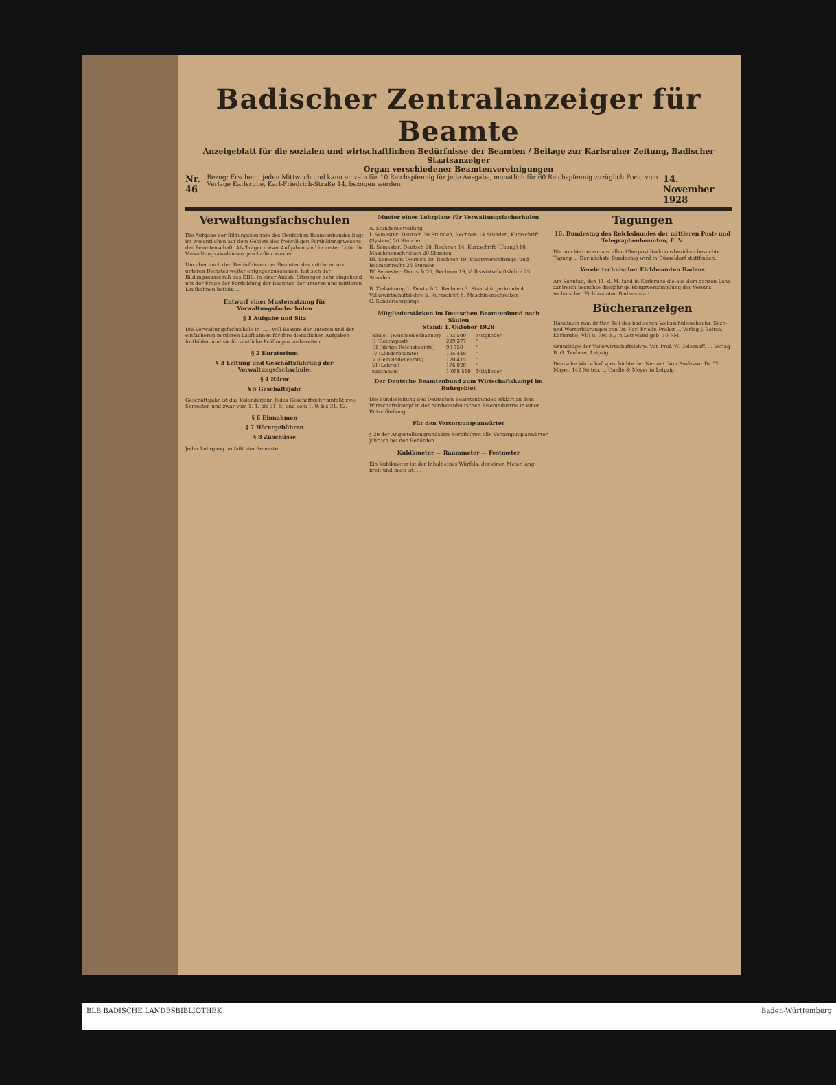Badischer Zentralanzeiger für Beamte
Anzeigeblatt für die sozialen und wirtschaftlichen Bedürfnisse der Beamten / Beilage zur Karlsruher Zeitung, Badischer Staatsanzeiger
Organ verschiedener Beamtenvereinigungen
Nr. 46 Bezug: Erscheint jeden Mittwoch und kann einzeln für 10 Reichspfennig für jede Ausgabe, monatlich für 60 Reichspfennig zuzüglich Porto vom Verlage Karlsruhe, Karl-Friedrich-Straße 14, bezogen werden. 14. November 1928
Verwaltungsfachschulen
Die Aufgabe der Bildungszentrale des Deutschen Beamtenbundes liegt im wesentlichen auf dem Gebiete des freiwilligen Fortbildungswesens der Beamtenschaft. Als Träger dieser Aufgaben sind in erster Linie die Verwaltungsakademien geschaffen worden.
Um aber auch den Bedürfnissen der Beamten des mittleren und unteren Dienstes weiter entgegenzukommen, hat sich der Bildungsausschuß des DBB. in einer Anzahl Sitzungen sehr eingehend mit der Frage der Fortbildung der Beamten der unteren und mittleren Laufbahnen befaßt. ...
Entwurf einer Mustersatzung für Verwaltungsfachschulen
§ 1 Aufgabe und Sitz
Die Verwaltungsfachschule in ...... will Beamte der unteren und der einfacheren mittleren Laufbahnen für ihre dienstlichen Aufgaben fortbilden und sie für amtliche Prüfungen vorbereiten.
§ 2 Kuratorium
§ 3 Leitung und Geschäftsführung der Verwaltungsfachschule.
§ 4 Hörer
§ 5 Geschäftsjahr
Geschäftsjahr ist das Kalenderjahr. Jedes Geschäftsjahr umfaßt zwei Semester, und zwar vom 1. 1. bis 31. 5. und vom 1. 9. bis 31. 12.
§ 6 Einnahmen
§ 7 Hörergebühren
§ 8 Zuschüsse
Jeder Lehrgang umfaßt vier Semester.
Muster eines Lehrplans für Verwaltungsfachschulen
A. Stundenverteilung
I. Semester: Deutsch 30 Stunden, Rechnen 14 Stunden, Kurzschrift (System) 20 Stunden
II. Semester: Deutsch 20, Rechnen 14, Kurzschrift (Übung) 10, Maschinenschreiben 20 Stunden
III. Semester: Deutsch 20, Rechnen 19, Staatsverwaltungs- und Beamtenrecht 25 Stunden
IV. Semester: Deutsch 20, Rechnen 19, Volkswirtschaftslehre 25 Stunden
B. Zielsetzung 1. Deutsch 2. Rechnen 3. Staatsbürgerkunde 4. Volkswirtschaftslehre 5. Kurzschrift 6. Maschinenschreiben
C. Sonderlehrgänge
Mitgliederstärken im Deutschen Beamtenbund nach Säulen
Stand: 1. Oktober 1928
| Säule I (Reichseisenbahner) | 193 500 | Mitglieder |
| II (Reichspost) | 229 377 | " |
| III (übrige Reichsbeamte) | 93 750 | " |
| IV (Länderbeamte) | 195 448 | " |
| V (Gemeindebeamte) | 170 415 | " |
| VI (Lehrer) | 176 020 | " |
| zusammen | 1 058 510 | Mitglieder |
Der Deutsche Beamtenbund zum Wirtschaftskampf im Ruhrgebiet
Die Bundesleitung des Deutschen Beamtenbundes erklärt zu dem Wirtschaftskampf in der nordwestdeutschen Eisenindustrie in einer Entschließung ...
Für den Versorgungsanwärter
§ 29 der Angestelltengrundsätze verpflichtet alle Versorgungsanwärter jährlich bei den Behörden ...
Kubikmeter — Raummeter — Festmeter
Ein Kubikmeter ist der Inhalt eines Würfels, der einen Meter lang, breit und hoch ist. ...
Tagungen
16. Bundestag des Reichsbundes der mittleren Post- und Telegraphenbeamten, E. V.
Die von Vertretern aus allen Oberpostdirektionsbezirken besuchte Tagung ... Der nächste Bundestag wird in Düsseldorf stattfinden.
Verein technischer Eichbeamten Badens
Am Sonntag, den 11. d. M. fand in Karlsruhe die aus dem ganzen Land zahlreich besuchte diesjährige Hauptversammlung des Vereins technischer Eichbeamten Badens statt. ...
Bücheranzeigen
Handbuch zum dritten Teil des badischen Volksschullesebuchs. Sach- und Worterklärungen von Dr. Karl Friedr. Probst ... Verlag J. Boltze, Karlsruhe; VIII u. 390 S.; in Leinwand geb. 10 RM.
Grundzüge der Volkswirtschaftslehre. Von Prof. W. Gelesnoff. ... Verlag B. G. Teubner, Leipzig.
Deutsche Wirtschaftsgeschichte der Neuzeit. Von Professor Dr. Th. Mayer. 142 Seiten. ... Quelle & Meyer in Leipzig.
BLB BADISCHE LANDESBIBLIOTHEK Baden-Württemberg